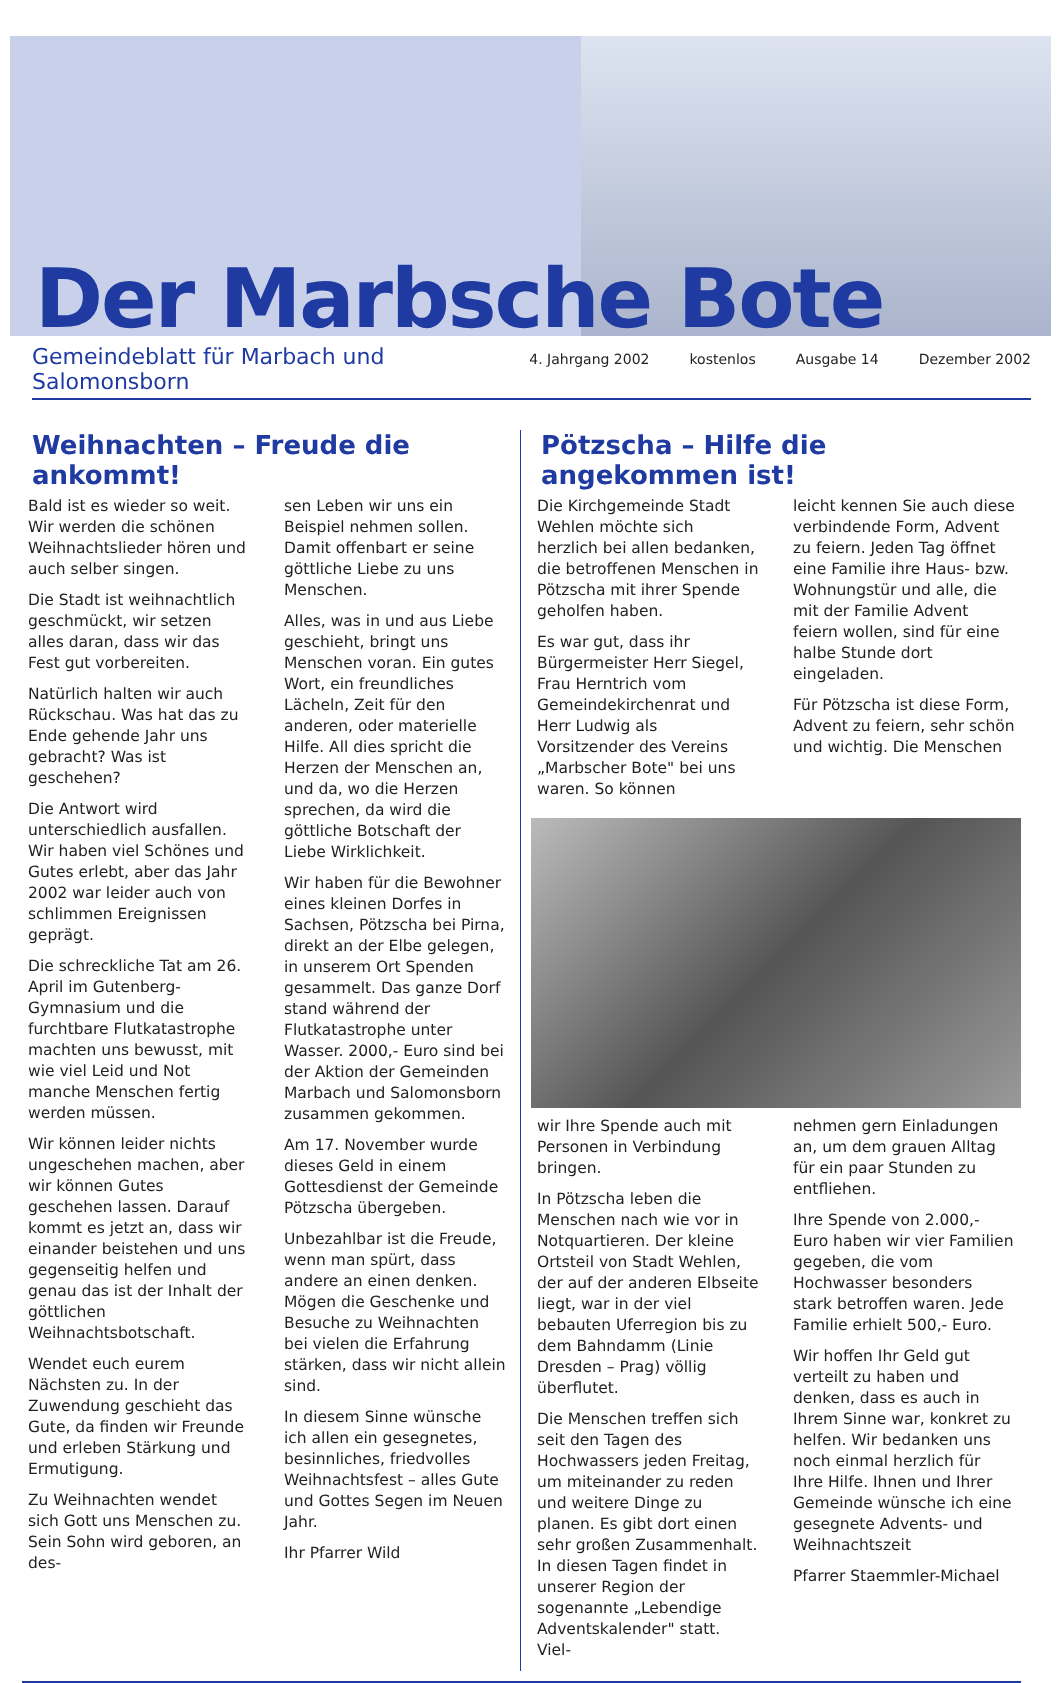Der Marbsche Bote
Gemeindeblatt für Marbach und Salomonsborn
4. Jahrgang 2002 kostenlos Ausgabe 14 Dezember 2002
Weihnachten – Freude die ankommt!
Bald ist es wieder so weit. Wir werden die schönen Weihnachtslieder hören und auch selber singen.
Die Stadt ist weihnachtlich geschmückt, wir setzen alles daran, dass wir das Fest gut vorbereiten.
Natürlich halten wir auch Rückschau. Was hat das zu Ende gehende Jahr uns gebracht? Was ist geschehen?
Die Antwort wird unterschiedlich ausfallen. Wir haben viel Schönes und Gutes erlebt, aber das Jahr 2002 war leider auch von schlimmen Ereignissen geprägt.
Die schreckliche Tat am 26. April im Gutenberg-Gymnasium und die furchtbare Flutkatastrophe machten uns bewusst, mit wie viel Leid und Not manche Menschen fertig werden müssen.
Wir können leider nichts ungeschehen machen, aber wir können Gutes geschehen lassen. Darauf kommt es jetzt an, dass wir einander beistehen und uns gegenseitig helfen und genau das ist der Inhalt der göttlichen Weihnachtsbotschaft.
Wendet euch eurem Nächsten zu. In der Zuwendung geschieht das Gute, da finden wir Freunde und erleben Stärkung und Ermutigung.
Zu Weihnachten wendet sich Gott uns Menschen zu. Sein Sohn wird geboren, an des-
sen Leben wir uns ein Beispiel nehmen sollen. Damit offenbart er seine göttliche Liebe zu uns Menschen.
Alles, was in und aus Liebe geschieht, bringt uns Menschen voran. Ein gutes Wort, ein freundliches Lächeln, Zeit für den anderen, oder materielle Hilfe. All dies spricht die Herzen der Menschen an, und da, wo die Herzen sprechen, da wird die göttliche Botschaft der Liebe Wirklichkeit.
Wir haben für die Bewohner eines kleinen Dorfes in Sachsen, Pötzscha bei Pirna, direkt an der Elbe gelegen, in unserem Ort Spenden gesammelt. Das ganze Dorf stand während der Flutkatastrophe unter Wasser. 2000,- Euro sind bei der Aktion der Gemeinden Marbach und Salomonsborn zusammen gekommen.
Am 17. November wurde dieses Geld in einem Gottesdienst der Gemeinde Pötzscha übergeben.
Unbezahlbar ist die Freude, wenn man spürt, dass andere an einen denken. Mögen die Geschenke und Besuche zu Weihnachten bei vielen die Erfahrung stärken, dass wir nicht allein sind.
In diesem Sinne wünsche ich allen ein gesegnetes, besinnliches, friedvolles Weihnachtsfest – alles Gute und Gottes Segen im Neuen Jahr.
Ihr Pfarrer Wild
Pötzscha – Hilfe die angekommen ist!
Die Kirchgemeinde Stadt Wehlen möchte sich herzlich bei allen bedanken, die betroffenen Menschen in Pötzscha mit ihrer Spende geholfen haben.
Es war gut, dass ihr Bürgermeister Herr Siegel, Frau Herntrich vom Gemeindekirchenrat und Herr Ludwig als Vorsitzender des Vereins „Marbscher Bote" bei uns waren. So können
leicht kennen Sie auch diese verbindende Form, Advent zu feiern. Jeden Tag öffnet eine Familie ihre Haus- bzw. Wohnungstür und alle, die mit der Familie Advent feiern wollen, sind für eine halbe Stunde dort eingeladen.
Für Pötzscha ist diese Form, Advent zu feiern, sehr schön und wichtig. Die Menschen
wir Ihre Spende auch mit Personen in Verbindung bringen.
In Pötzscha leben die Menschen nach wie vor in Notquartieren. Der kleine Ortsteil von Stadt Wehlen, der auf der anderen Elbseite liegt, war in der viel bebauten Uferregion bis zu dem Bahndamm (Linie Dresden – Prag) völlig überflutet.
Die Menschen treffen sich seit den Tagen des Hochwassers jeden Freitag, um miteinander zu reden und weitere Dinge zu planen. Es gibt dort einen sehr großen Zusammenhalt. In diesen Tagen findet in unserer Region der sogenannte „Lebendige Adventskalender" statt. Viel-
nehmen gern Einladungen an, um dem grauen Alltag für ein paar Stunden zu entfliehen.
Ihre Spende von 2.000,- Euro haben wir vier Familien gegeben, die vom Hochwasser besonders stark betroffen waren. Jede Familie erhielt 500,- Euro.
Wir hoffen Ihr Geld gut verteilt zu haben und denken, dass es auch in Ihrem Sinne war, konkret zu helfen. Wir bedanken uns noch einmal herzlich für Ihre Hilfe. Ihnen und Ihrer Gemeinde wünsche ich eine gesegnete Advents- und Weihnachtszeit
Pfarrer Staemmler-Michael